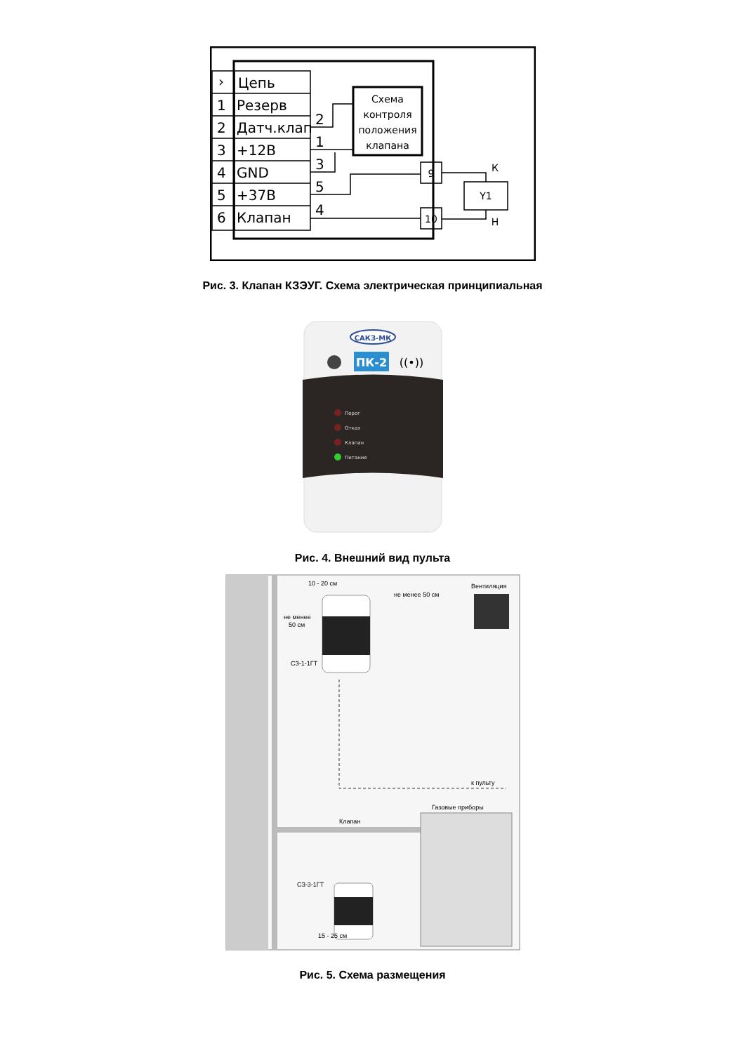›
Цепь
1
Резерв
2
Датч.клап
3
+12В
4
GND
5
+37В
6
Клапан
2
1
3
5
4
Схема
контроля
положения
клапана
9
10
Y1
К
Н
Рис. 3. Клапан КЗЭУГ. Схема электрическая принципиальная
САКЗ-МК
ПК-2
((•))
Порог
Отказ
Клапан
Питание
Рис. 4. Внешний вид пульта
10 - 20 см
не менее 50 см
Вентиляция
не менее
50 см
СЗ-1-1ГТ
к пульту
Газовые приборы
Клапан
СЗ-3-1ГТ
15 - 25 см
Рис. 5. Схема размещения